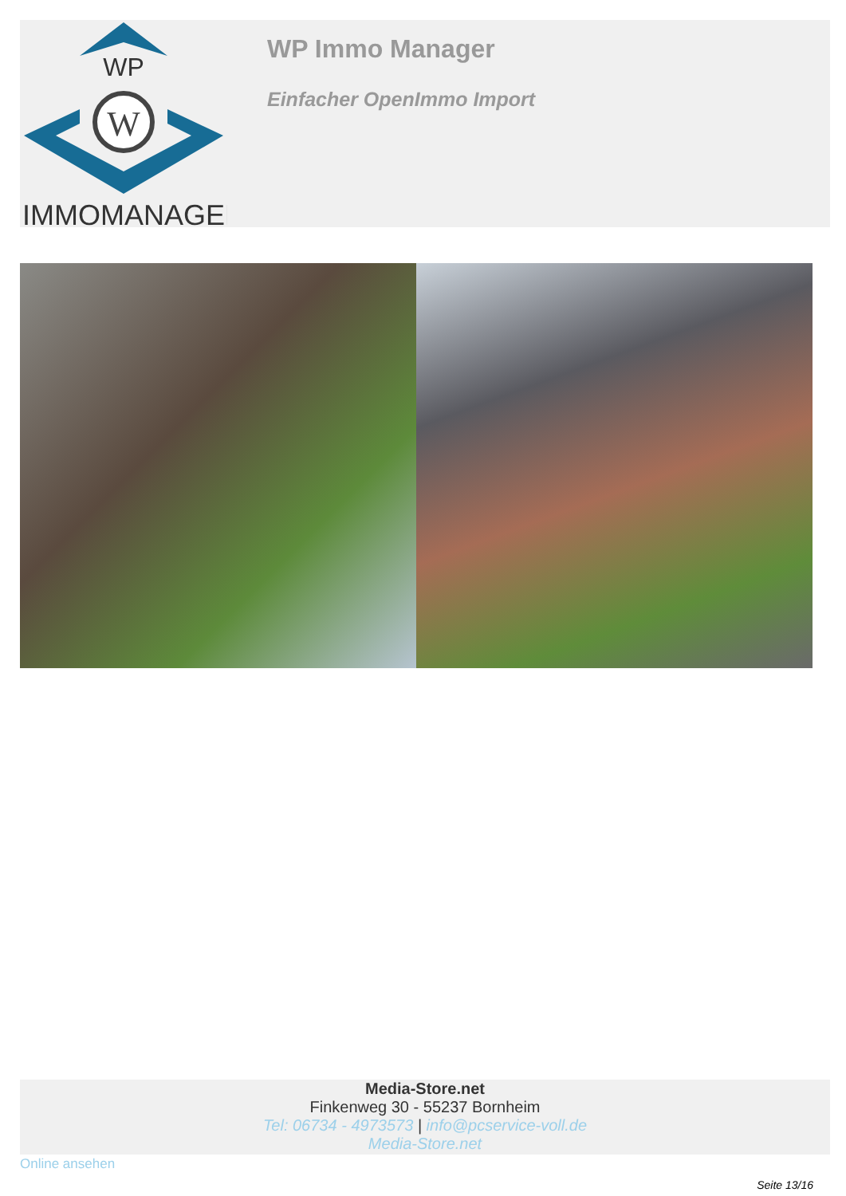WP
W
IMMOMANAGER
WP Immo Manager
Einfacher OpenImmo Import
Media-Store.net
Finkenweg 30 - 55237 Bornheim
Tel: 06734 - 4973573 | info@pcservice-voll.de
Media-Store.net
Online ansehen
Seite 13/16